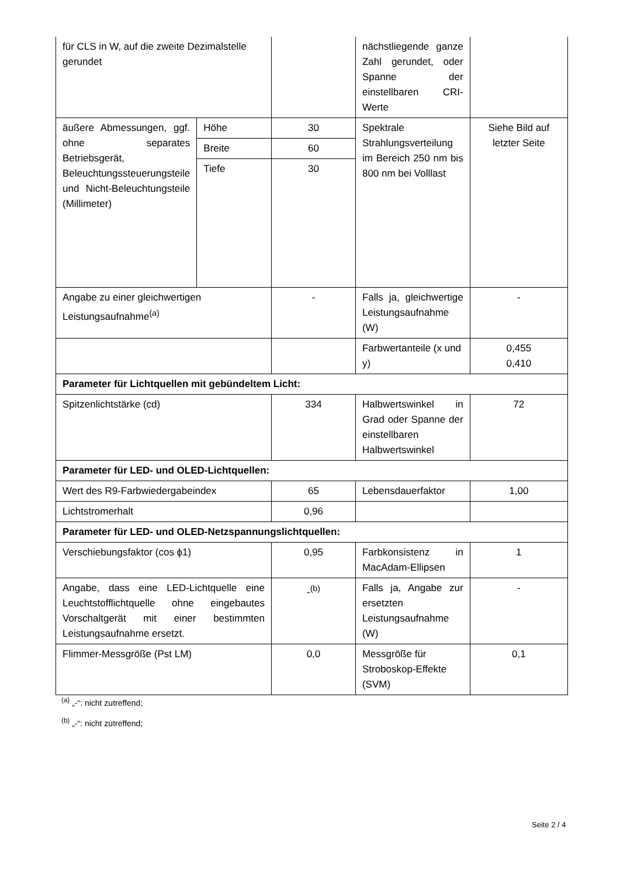| für CLS in W, auf die zweite Dezimalstelle gerundet | | | nächstliegende ganze Zahl gerundet, oder Spanne der einstellbaren CRI-Werte | |
| äußere Abmessungen, ggf. ohne separates Betriebsgerät, Beleuchtungssteuerungsteile und Nicht-Beleuchtungsteile (Millimeter) | Höhe | 30 | Spektrale Strahlungsverteilung im Bereich 250 nm bis 800 nm bei Volllast | Siehe Bild auf letzter Seite |
| | Breite | 60 | | |
| | Tiefe | 30 | | |
| Angabe zu einer gleichwertigen Leistungsaufnahme<sup>(a)</sup> | | - | Falls ja, gleichwertige Leistungsaufnahme (W) | - |
| | | | Farbwertanteile (x und y) | 0,455 0,410 |
| Parameter für Lichtquellen mit gebündeltem Licht: | | | | |
| Spitzenlichtstärke (cd) | | 334 | Halbwertswinkel in Grad oder Spanne der einstellbaren Halbwertswinkel | 72 |
| Parameter für LED- und OLED-Lichtquellen: | | | | |
| Wert des R9-Farbwiedergabeindex | | 65 | Lebensdauerfaktor | 1,00 |
| Lichtstromerhalt | | 0,96 | | |
| Parameter für LED- und OLED-Netzspannungslichtquellen: | | | | |
| Verschiebungsfaktor (cos ϕ1) | | 0,95 | Farbkonsistenz in MacAdam-Ellipsen | 1 |
| Angabe, dass eine LED-Lichtquelle eine Leuchtstofflichtquelle ohne eingebautes Vorschaltgerät mit einer bestimmten Leistungsaufnahme ersetzt. | | -<sup>(b)</sup> | Falls ja, Angabe zur ersetzten Leistungsaufnahme (W) | - |
| Flimmer-Messgröße (Pst LM) | | 0,0 | Messgröße für Stroboskop-Effekte (SVM) | 0,1 |
<sup>(a)</sup> „-“: nicht zutreffend;
<sup>(b)</sup> „-“: nicht zutreffend;
Seite 2 / 4